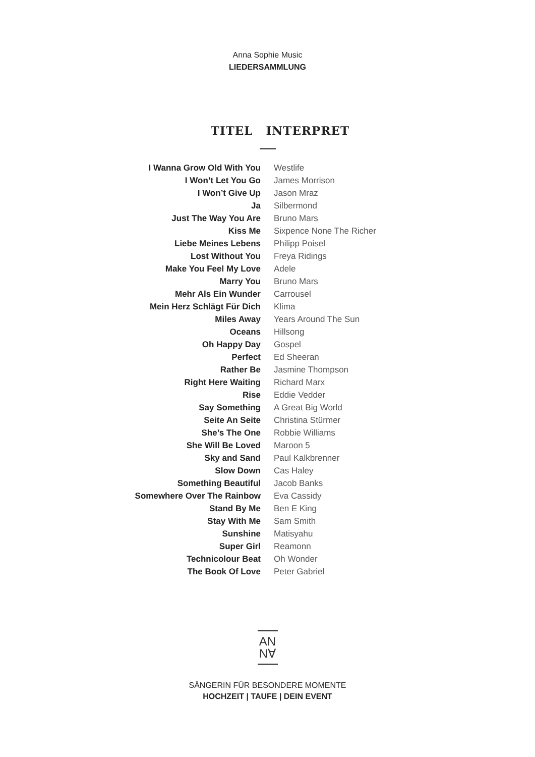Anna Sophie Music
LIEDERSAMMLUNG
TITEL INTERPRET
| I Wanna Grow Old With You | Westlife |
| I Won’t Let You Go | James Morrison |
| I Won’t Give Up | Jason Mraz |
| Ja | Silbermond |
| Just The Way You Are | Bruno Mars |
| Kiss Me | Sixpence None The Richer |
| Liebe Meines Lebens | Philipp Poisel |
| Lost Without You | Freya Ridings |
| Make You Feel My Love | Adele |
| Marry You | Bruno Mars |
| Mehr Als Ein Wunder | Carrousel |
| Mein Herz Schlägt Für Dich | Klima |
| Miles Away | Years Around The Sun |
| Oceans | Hillsong |
| Oh Happy Day | Gospel |
| Perfect | Ed Sheeran |
| Rather Be | Jasmine Thompson |
| Right Here Waiting | Richard Marx |
| Rise | Eddie Vedder |
| Say Something | A Great Big World |
| Seite An Seite | Christina Stürmer |
| She’s The One | Robbie Williams |
| She Will Be Loved | Maroon 5 |
| Sky and Sand | Paul Kalkbrenner |
| Slow Down | Cas Haley |
| Something Beautiful | Jacob Banks |
| Somewhere Over The Rainbow | Eva Cassidy |
| Stand By Me | Ben E King |
| Stay With Me | Sam Smith |
| Sunshine | Matisyahu |
| Super Girl | Reamonn |
| Technicolour Beat | Oh Wonder |
| The Book Of Love | Peter Gabriel |
AN
N∀
SÄNGERIN FÜR BESONDERE MOMENTE
HOCHZEIT | TAUFE | DEIN EVENT